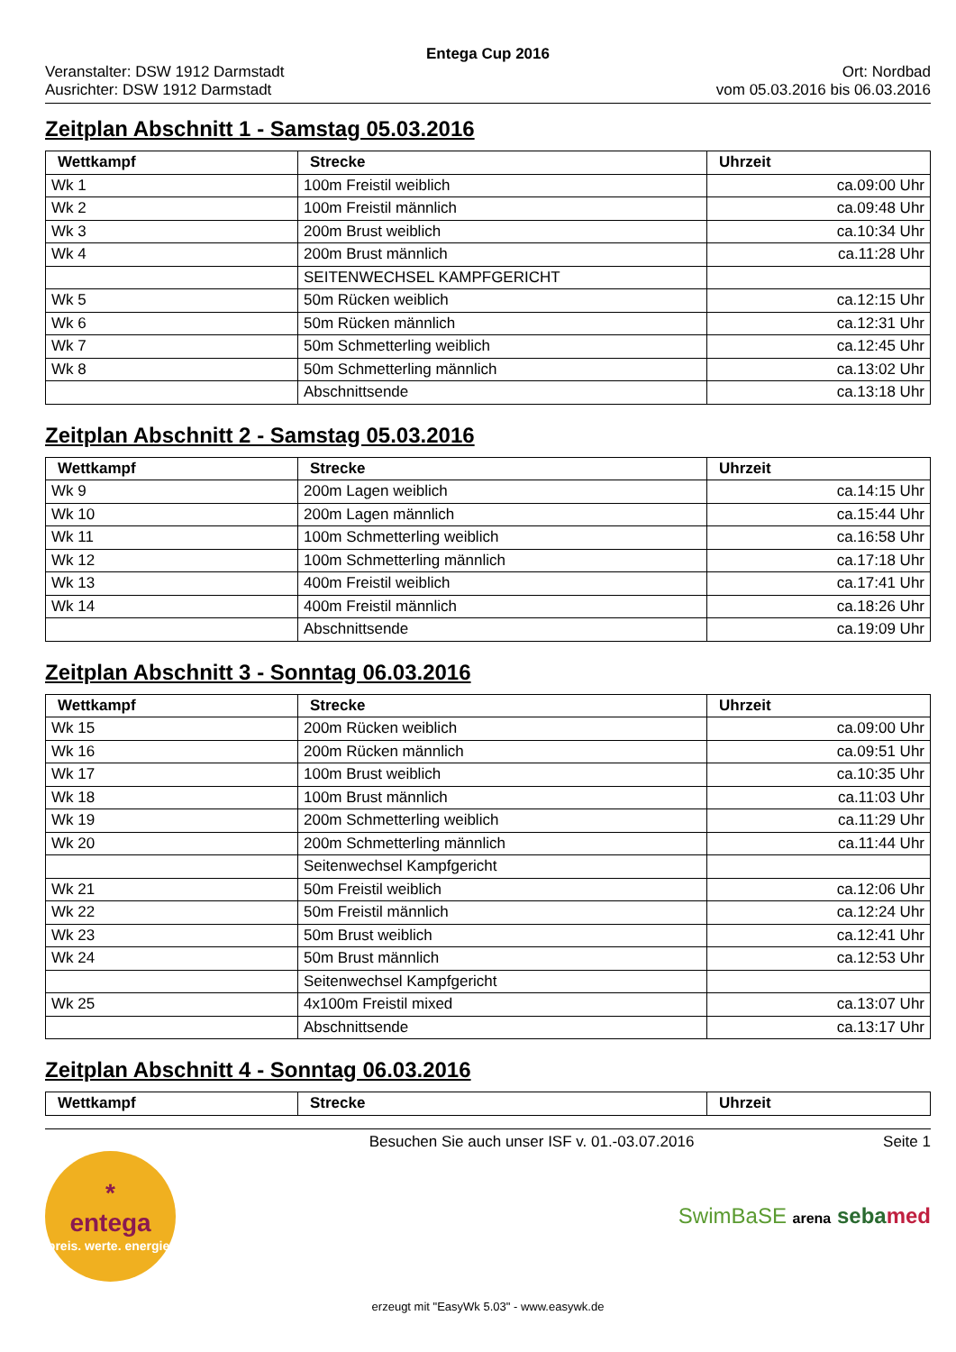Entega Cup 2016
Veranstalter: DSW 1912 Darmstadt
Ausrichter: DSW 1912 Darmstadt
Ort: Nordbad
vom 05.03.2016 bis 06.03.2016
Zeitplan Abschnitt 1 - Samstag 05.03.2016
| Wettkampf | Strecke | Uhrzeit |
| --- | --- | --- |
| Wk 1 | 100m Freistil weiblich | ca.09:00 Uhr |
| Wk 2 | 100m Freistil männlich | ca.09:48 Uhr |
| Wk 3 | 200m Brust weiblich | ca.10:34 Uhr |
| Wk 4 | 200m Brust männlich | ca.11:28 Uhr |
| | SEITENWECHSEL KAMPFGERICHT | |
| Wk 5 | 50m Rücken weiblich | ca.12:15 Uhr |
| Wk 6 | 50m Rücken männlich | ca.12:31 Uhr |
| Wk 7 | 50m Schmetterling weiblich | ca.12:45 Uhr |
| Wk 8 | 50m Schmetterling männlich | ca.13:02 Uhr |
| | Abschnittsende | ca.13:18 Uhr |
Zeitplan Abschnitt 2 - Samstag 05.03.2016
| Wettkampf | Strecke | Uhrzeit |
| --- | --- | --- |
| Wk 9 | 200m Lagen weiblich | ca.14:15 Uhr |
| Wk 10 | 200m Lagen männlich | ca.15:44 Uhr |
| Wk 11 | 100m Schmetterling weiblich | ca.16:58 Uhr |
| Wk 12 | 100m Schmetterling männlich | ca.17:18 Uhr |
| Wk 13 | 400m Freistil weiblich | ca.17:41 Uhr |
| Wk 14 | 400m Freistil männlich | ca.18:26 Uhr |
| | Abschnittsende | ca.19:09 Uhr |
Zeitplan Abschnitt 3 - Sonntag 06.03.2016
| Wettkampf | Strecke | Uhrzeit |
| --- | --- | --- |
| Wk 15 | 200m Rücken weiblich | ca.09:00 Uhr |
| Wk 16 | 200m Rücken männlich | ca.09:51 Uhr |
| Wk 17 | 100m Brust weiblich | ca.10:35 Uhr |
| Wk 18 | 100m Brust männlich | ca.11:03 Uhr |
| Wk 19 | 200m Schmetterling weiblich | ca.11:29 Uhr |
| Wk 20 | 200m Schmetterling männlich | ca.11:44 Uhr |
| | Seitenwechsel Kampfgericht | |
| Wk 21 | 50m Freistil weiblich | ca.12:06 Uhr |
| Wk 22 | 50m Freistil männlich | ca.12:24 Uhr |
| Wk 23 | 50m Brust weiblich | ca.12:41 Uhr |
| Wk 24 | 50m Brust männlich | ca.12:53 Uhr |
| | Seitenwechsel Kampfgericht | |
| Wk 25 | 4x100m Freistil mixed | ca.13:07 Uhr |
| | Abschnittsende | ca.13:17 Uhr |
Zeitplan Abschnitt 4 - Sonntag 06.03.2016
| Wettkampf | Strecke | Uhrzeit |
| --- | --- | --- |
Besuchen Sie auch unser ISF v. 01.-03.07.2016
Seite 1
*
entega
preis. werte. energie.
SwimBaSE arena seba med
erzeugt mit "EasyWk 5.03" - www.easywk.de